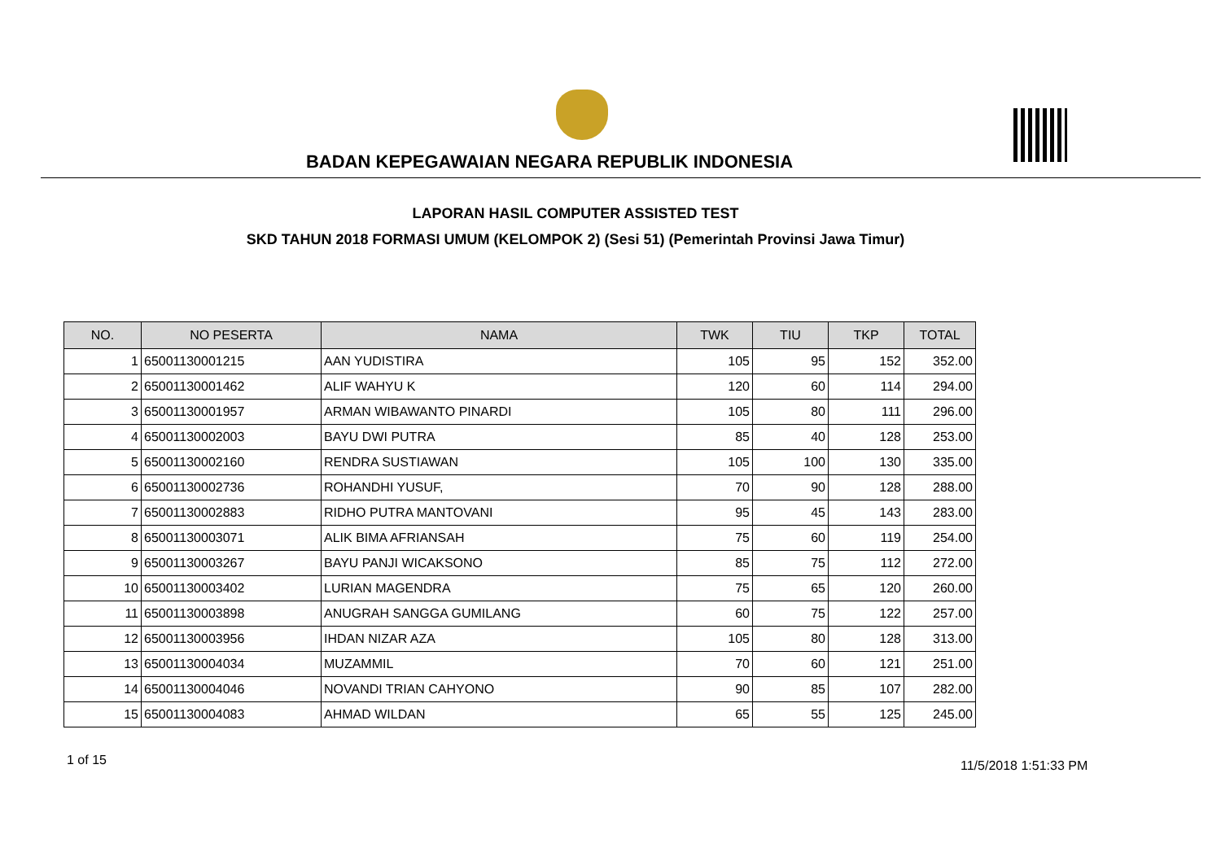BADAN KEPEGAWAIAN NEGARA REPUBLIK INDONESIA
LAPORAN HASIL COMPUTER ASSISTED TEST
SKD TAHUN 2018 FORMASI UMUM (KELOMPOK 2) (Sesi 51) (Pemerintah Provinsi Jawa Timur)
| NO. | NO PESERTA | NAMA | TWK | TIU | TKP | TOTAL |
| --- | --- | --- | --- | --- | --- | --- |
| 1 | 65001130001215 | AAN YUDISTIRA | 105 | 95 | 152 | 352.00 |
| 2 | 65001130001462 | ALIF WAHYU K | 120 | 60 | 114 | 294.00 |
| 3 | 65001130001957 | ARMAN WIBAWANTO PINARDI | 105 | 80 | 111 | 296.00 |
| 4 | 65001130002003 | BAYU DWI PUTRA | 85 | 40 | 128 | 253.00 |
| 5 | 65001130002160 | RENDRA SUSTIAWAN | 105 | 100 | 130 | 335.00 |
| 6 | 65001130002736 | ROHANDHI YUSUF, | 70 | 90 | 128 | 288.00 |
| 7 | 65001130002883 | RIDHO PUTRA MANTOVANI | 95 | 45 | 143 | 283.00 |
| 8 | 65001130003071 | ALIK BIMA AFRIANSAH | 75 | 60 | 119 | 254.00 |
| 9 | 65001130003267 | BAYU PANJI WICAKSONO | 85 | 75 | 112 | 272.00 |
| 10 | 65001130003402 | LURIAN MAGENDRA | 75 | 65 | 120 | 260.00 |
| 11 | 65001130003898 | ANUGRAH SANGGA GUMILANG | 60 | 75 | 122 | 257.00 |
| 12 | 65001130003956 | IHDAN NIZAR AZA | 105 | 80 | 128 | 313.00 |
| 13 | 65001130004034 | MUZAMMIL | 70 | 60 | 121 | 251.00 |
| 14 | 65001130004046 | NOVANDI TRIAN CAHYONO | 90 | 85 | 107 | 282.00 |
| 15 | 65001130004083 | AHMAD WILDAN | 65 | 55 | 125 | 245.00 |
1 of 15 11/5/2018 1:51:33 PM